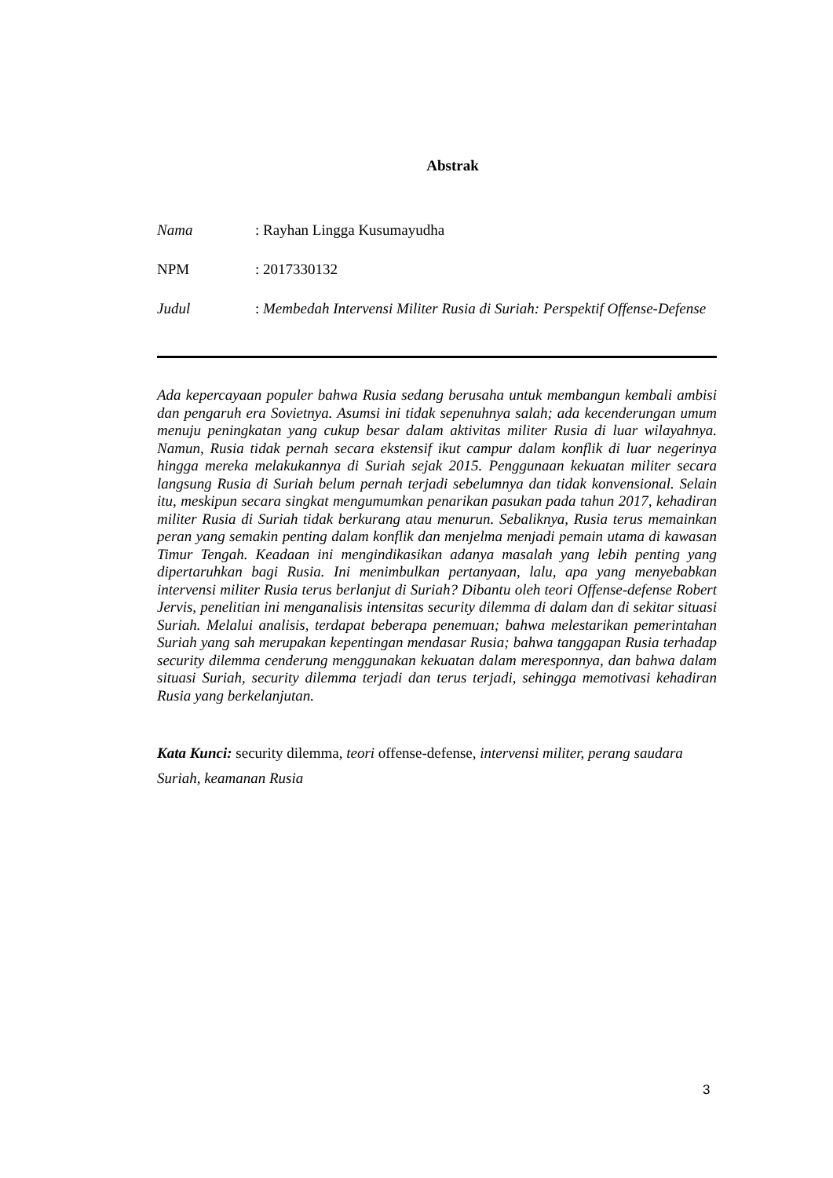Abstrak
Nama : Rayhan Lingga Kusumayudha
NPM : 2017330132
Judul
: Membedah Intervensi Militer Rusia di Suriah: Perspektif Offense-Defense
Ada kepercayaan populer bahwa Rusia sedang berusaha untuk membangun kembali ambisi dan pengaruh era Sovietnya. Asumsi ini tidak sepenuhnya salah; ada kecenderungan umum menuju peningkatan yang cukup besar dalam aktivitas militer Rusia di luar wilayahnya. Namun, Rusia tidak pernah secara ekstensif ikut campur dalam konflik di luar negerinya hingga mereka melakukannya di Suriah sejak 2015. Penggunaan kekuatan militer secara langsung Rusia di Suriah belum pernah terjadi sebelumnya dan tidak konvensional. Selain itu, meskipun secara singkat mengumumkan penarikan pasukan pada tahun 2017, kehadiran militer Rusia di Suriah tidak berkurang atau menurun. Sebaliknya, Rusia terus memainkan peran yang semakin penting dalam konflik dan menjelma menjadi pemain utama di kawasan Timur Tengah. Keadaan ini mengindikasikan adanya masalah yang lebih penting yang dipertaruhkan bagi Rusia. Ini menimbulkan pertanyaan, lalu, apa yang menyebabkan intervensi militer Rusia terus berlanjut di Suriah? Dibantu oleh teori Offense-defense Robert Jervis, penelitian ini menganalisis intensitas security dilemma di dalam dan di sekitar situasi Suriah. Melalui analisis, terdapat beberapa penemuan; bahwa melestarikan pemerintahan Suriah yang sah merupakan kepentingan mendasar Rusia; bahwa tanggapan Rusia terhadap security dilemma cenderung menggunakan kekuatan dalam meresponnya, dan bahwa dalam situasi Suriah, security dilemma terjadi dan terus terjadi, sehingga memotivasi kehadiran Rusia yang berkelanjutan.
Kata Kunci: security dilemma, teori offense-defense, intervensi militer, perang saudara Suriah, keamanan Rusia
3